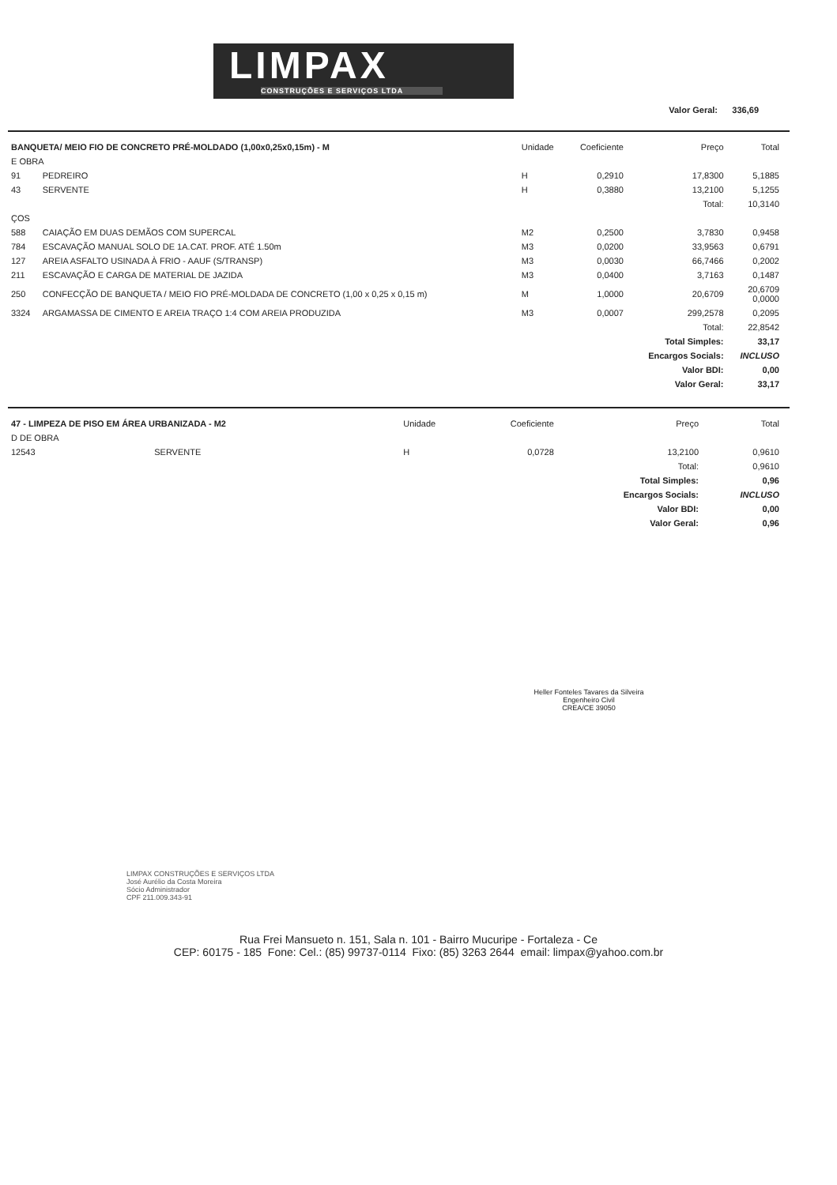LIMPAX
CONSTRUÇÕES E SERVIÇOS LTDA
Valor Geral: 336,69
| BANQUETA/ MEIO FIO DE CONCRETO PRÉ-MOLDADO (1,00x0,25x0,15m) - M | | Unidade | Coeficiente | Preço | Total |
| --- | --- | --- | --- | --- | --- |
| E OBRA | | | | | |
| 91 | PEDREIRO | H | 0,2910 | 17,8300 | 5,1885 |
| 43 | SERVENTE | H | 0,3880 | 13,2100 | 5,1255 |
| | | | | Total: | 10,3140 |
| ÇOS | | | | | |
| 588 | CAIAÇÃO EM DUAS DEMÃOS COM SUPERCAL | M2 | 0,2500 | 3,7830 | 0,9458 |
| 784 | ESCAVAÇÃO MANUAL SOLO DE 1A.CAT. PROF. ATÉ 1.50m | M3 | 0,0200 | 33,9563 | 0,6791 |
| 127 | AREIA ASFALTO USINADA À FRIO - AAUF (S/TRANSP) | M3 | 0,0030 | 66,7466 | 0,2002 |
| 211 | ESCAVAÇÃO E CARGA DE MATERIAL DE JAZIDA | M3 | 0,0400 | 3,7163 | 0,1487 |
| 250 | CONFECÇÃO DE BANQUETA / MEIO FIO PRÉ-MOLDADA DE CONCRETO (1,00 x 0,25 x 0,15 m) | M | 1,0000 | 20,6709 | 20,6709 0,0000 |
| 3324 | ARGAMASSA DE CIMENTO E AREIA TRAÇO 1:4 COM AREIA PRODUZIDA | M3 | 0,0007 | 299,2578 | 0,2095 |
| | | | | Total: | 22,8542 |
| | | | | Total Simples: | 33,17 |
| | | | | Encargos Socials: | INCLUSO |
| | | | | Valor BDI: | 0,00 |
| | | | | Valor Geral: | 33,17 |
| 47 - LIMPEZA DE PISO EM ÁREA URBANIZADA - M2 | | Unidade | Coeficiente | Preço | Total |
| --- | --- | --- | --- | --- | --- |
| D DE OBRA | | | | | |
| 12543 | SERVENTE | H | 0,0728 | 13,2100 | 0,9610 |
| | | | | Total: | 0,9610 |
| | | | | Total Simples: | 0,96 |
| | | | | Encargos Socials: | INCLUSO |
| | | | | Valor BDI: | 0,00 |
| | | | | Valor Geral: | 0,96 |
Heller Fonteles Tavares da Silveira
Engenheiro Civil
CREA/CE 39050
LIMPAX CONSTRUÇÕES E SERVIÇOS LTDA
José Aurélio da Costa Moreira
Sócio Administrador
CPF 211.009.343-91
Rua Frei Mansueto n. 151, Sala n. 101 - Bairro Mucuripe - Fortaleza - Ce
CEP: 60175 - 185 Fone: Cel.: (85) 99737-0114 Fixo: (85) 3263 2644 email: limpax@yahoo.com.br